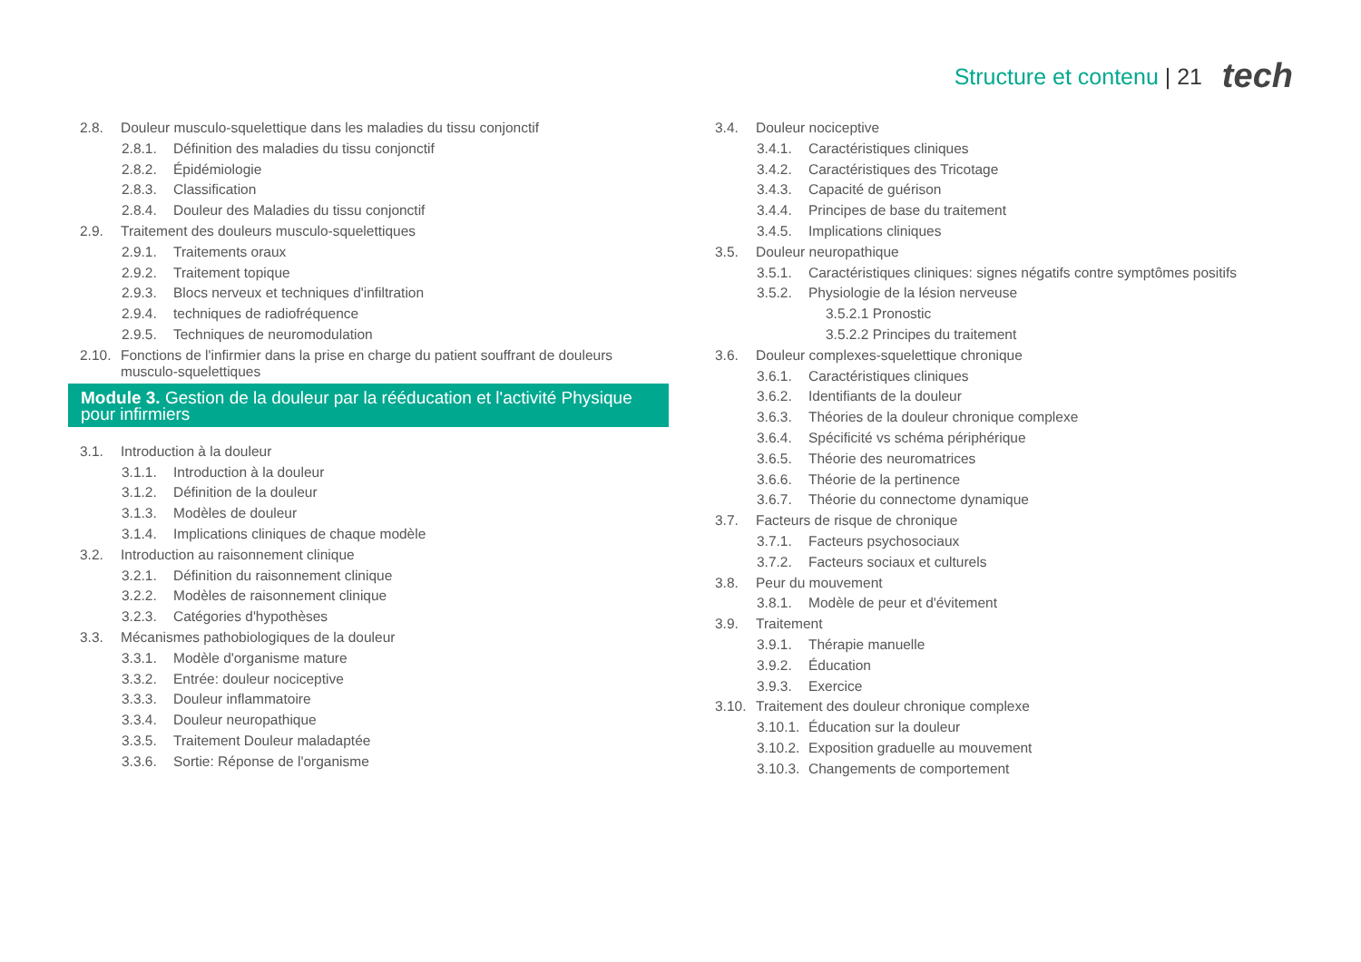Structure et contenu | 21 tech
2.8. Douleur musculo-squelettique dans les maladies du tissu conjonctif
2.8.1. Définition des maladies du tissu conjonctif
2.8.2. Épidémiologie
2.8.3. Classification
2.8.4. Douleur des Maladies du tissu conjonctif
2.9. Traitement des douleurs musculo-squelettiques
2.9.1. Traitements oraux
2.9.2. Traitement topique
2.9.3. Blocs nerveux et techniques d'infiltration
2.9.4. techniques de radiofréquence
2.9.5. Techniques de neuromodulation
2.10. Fonctions de l'infirmier dans la prise en charge du patient souffrant de douleurs musculo-squelettiques
Module 3. Gestion de la douleur par la rééducation et l'activité Physique pour infirmiers
3.1. Introduction à la douleur
3.1.1. Introduction à la douleur
3.1.2. Définition de la douleur
3.1.3. Modèles de douleur
3.1.4. Implications cliniques de chaque modèle
3.2. Introduction au raisonnement clinique
3.2.1. Définition du raisonnement clinique
3.2.2. Modèles de raisonnement clinique
3.2.3. Catégories d'hypothèses
3.3. Mécanismes pathobiologiques de la douleur
3.3.1. Modèle d'organisme mature
3.3.2. Entrée: douleur nociceptive
3.3.3. Douleur inflammatoire
3.3.4. Douleur neuropathique
3.3.5. Traitement Douleur maladaptée
3.3.6. Sortie: Réponse de l'organisme
3.4. Douleur nociceptive
3.4.1. Caractéristiques cliniques
3.4.2. Caractéristiques des Tricotage
3.4.3. Capacité de guérison
3.4.4. Principes de base du traitement
3.4.5. Implications cliniques
3.5. Douleur neuropathique
3.5.1. Caractéristiques cliniques: signes négatifs contre symptômes positifs
3.5.2. Physiologie de la lésion nerveuse
3.5.2.1 Pronostic
3.5.2.2 Principes du traitement
3.6. Douleur complexes-squelettique chronique
3.6.1. Caractéristiques cliniques
3.6.2. Identifiants de la douleur
3.6.3. Théories de la douleur chronique complexe
3.6.4. Spécificité vs schéma périphérique
3.6.5. Théorie des neuromatrices
3.6.6. Théorie de la pertinence
3.6.7. Théorie du connectome dynamique
3.7. Facteurs de risque de chronique
3.7.1. Facteurs psychosociaux
3.7.2. Facteurs sociaux et culturels
3.8. Peur du mouvement
3.8.1. Modèle de peur et d'évitement
3.9. Traitement
3.9.1. Thérapie manuelle
3.9.2. Éducation
3.9.3. Exercice
3.10. Traitement des douleur chronique complexe
3.10.1. Éducation sur la douleur
3.10.2. Exposition graduelle au mouvement
3.10.3. Changements de comportement